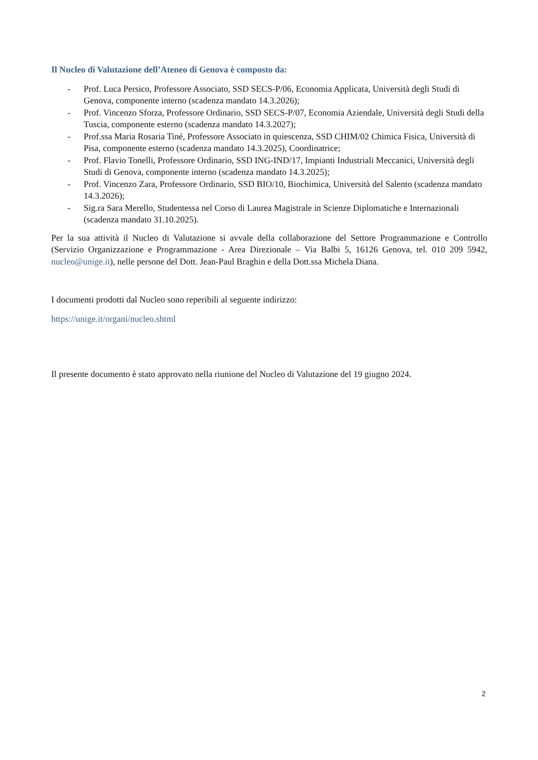Il Nucleo di Valutazione dell’Ateneo di Genova è composto da:
- Prof. Luca Persico, Professore Associato, SSD SECS-P/06, Economia Applicata, Università degli Studi di Genova, componente interno (scadenza mandato 14.3.2026);
- Prof. Vincenzo Sforza, Professore Ordinario, SSD SECS-P/07, Economia Aziendale, Università degli Studi della Tuscia, componente esterno (scadenza mandato 14.3.2027);
- Prof.ssa Maria Rosaria Tiné, Professore Associato in quiescenza, SSD CHIM/02 Chimica Fisica, Università di Pisa, componente esterno (scadenza mandato 14.3.2025), Coordinatrice;
- Prof. Flavio Tonelli, Professore Ordinario, SSD ING-IND/17, Impianti Industriali Meccanici, Università degli Studi di Genova, componente interno (scadenza mandato 14.3.2025);
- Prof. Vincenzo Zara, Professore Ordinario, SSD BIO/10, Biochimica, Università del Salento (scadenza mandato 14.3.2026);
- Sig.ra Sara Merello, Studentessa nel Corso di Laurea Magistrale in Scienze Diplomatiche e Internazionali (scadenza mandato 31.10.2025).
Per la sua attività il Nucleo di Valutazione si avvale della collaborazione del Settore Programmazione e Controllo (Servizio Organizzazione e Programmazione - Area Direzionale – Via Balbi 5, 16126 Genova, tel. 010 209 5942, nucleo@unige.it), nelle persone del Dott. Jean-Paul Braghin e della Dott.ssa Michela Diana.
I documenti prodotti dal Nucleo sono reperibili al seguente indirizzo:
https://unige.it/organi/nucleo.shtml
Il presente documento è stato approvato nella riunione del Nucleo di Valutazione del 19 giugno 2024.
2